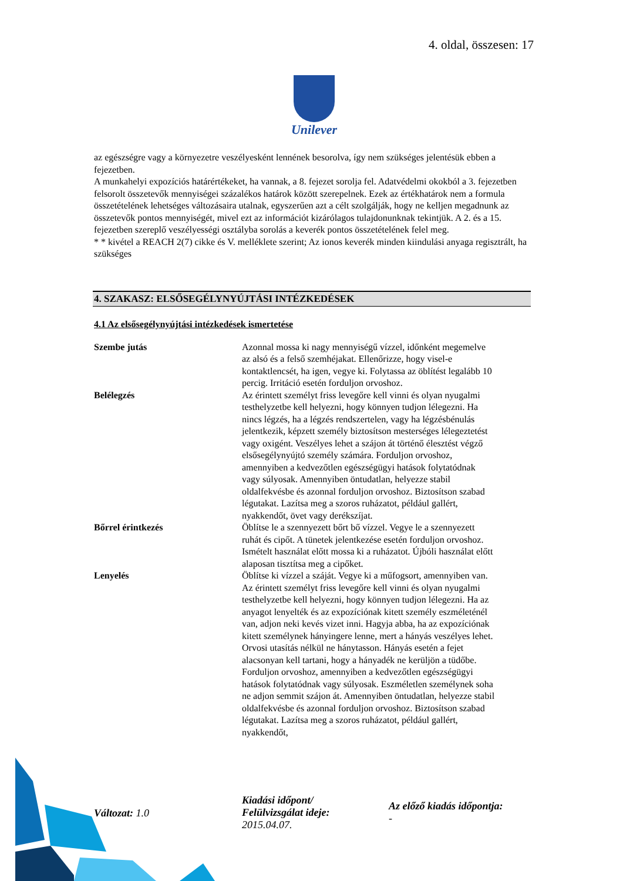4. oldal, összesen: 17
Unilever
az egészségre vagy a környezetre veszélyesként lennének besorolva, így nem szükséges jelentésük ebben a fejezetben.
A munkahelyi expozíciós határértékeket, ha vannak, a 8. fejezet sorolja fel. Adatvédelmi okokból a 3. fejezetben felsorolt összetevők mennyiségei százalékos határok között szerepelnek. Ezek az értékhatárok nem a formula összetételének lehetséges változásaira utalnak, egyszerűen azt a célt szolgálják, hogy ne kelljen megadnunk az összetevők pontos mennyiségét, mivel ezt az információt kizárólagos tulajdonunknak tekintjük. A 2. és a 15. fejezetben szereplő veszélyességi osztályba sorolás a keverék pontos összetételének felel meg.
* * kivétel a REACH 2(7) cikke és V. melléklete szerint; Az ionos keverék minden kiindulási anyaga regisztrált, ha szükséges
4. SZAKASZ: ELSŐSEGÉLYNYÚJTÁSI INTÉZKEDÉSEK
4.1 Az elsősegélynyújtási intézkedések ismertetése
| Szembe jutás | Azonnal mossa ki nagy mennyiségű vízzel, időnként megemelve az alsó és a felső szemhéjakat. Ellenőrizze, hogy visel-e kontaktlencsét, ha igen, vegye ki. Folytassa az öblítést legalább 10 percig. Irritáció esetén forduljon orvoshoz. |
| Belélegzés | Az érintett személyt friss levegőre kell vinni és olyan nyugalmi testhelyzetbe kell helyezni, hogy könnyen tudjon lélegezni. Ha nincs légzés, ha a légzés rendszertelen, vagy ha légzésbénulás jelentkezik, képzett személy biztosítson mesterséges lélegeztetést vagy oxigént. Veszélyes lehet a szájon át történő élesztést végző elsősegélynyújtó személy számára. Forduljon orvoshoz, amennyiben a kedvezőtlen egészségügyi hatások folytatódnak vagy súlyosak. Amennyiben öntudatlan, helyezze stabil oldalfekvésbe és azonnal forduljon orvoshoz. Biztosítson szabad légutakat. Lazítsa meg a szoros ruházatot, például gallért, nyakkendőt, övet vagy derékszíjat. |
| Bőrrel érintkezés | Öblítse le a szennyezett bőrt bő vízzel. Vegye le a szennyezett ruhát és cipőt. A tünetek jelentkezése esetén forduljon orvoshoz. Ismételt használat előtt mossa ki a ruházatot. Újbóli használat előtt alaposan tisztítsa meg a cipőket. |
| Lenyelés | Öblítse ki vízzel a száját. Vegye ki a műfogsort, amennyiben van. Az érintett személyt friss levegőre kell vinni és olyan nyugalmi testhelyzetbe kell helyezni, hogy könnyen tudjon lélegezni. Ha az anyagot lenyelték és az expozíciónak kitett személy eszméleténél van, adjon neki kevés vizet inni. Hagyja abba, ha az expozíciónak kitett személynek hányingere lenne, mert a hányás veszélyes lehet. Orvosi utasítás nélkül ne hánytasson. Hányás esetén a fejet alacsonyan kell tartani, hogy a hányadék ne kerüljön a tüdőbe. Forduljon orvoshoz, amennyiben a kedvezőtlen egészségügyi hatások folytatódnak vagy súlyosak. Eszméletlen személynek soha ne adjon semmit szájon át. Amennyiben öntudatlan, helyezze stabil oldalfekvésbe és azonnal forduljon orvoshoz. Biztosítson szabad légutakat. Lazítsa meg a szoros ruházatot, például gallért, nyakkendőt, |
Változat: 1.0
Kiadási időpont/
Felülvizsgálat ideje:
2015.04.07.
Az előző kiadás időpontja:
-